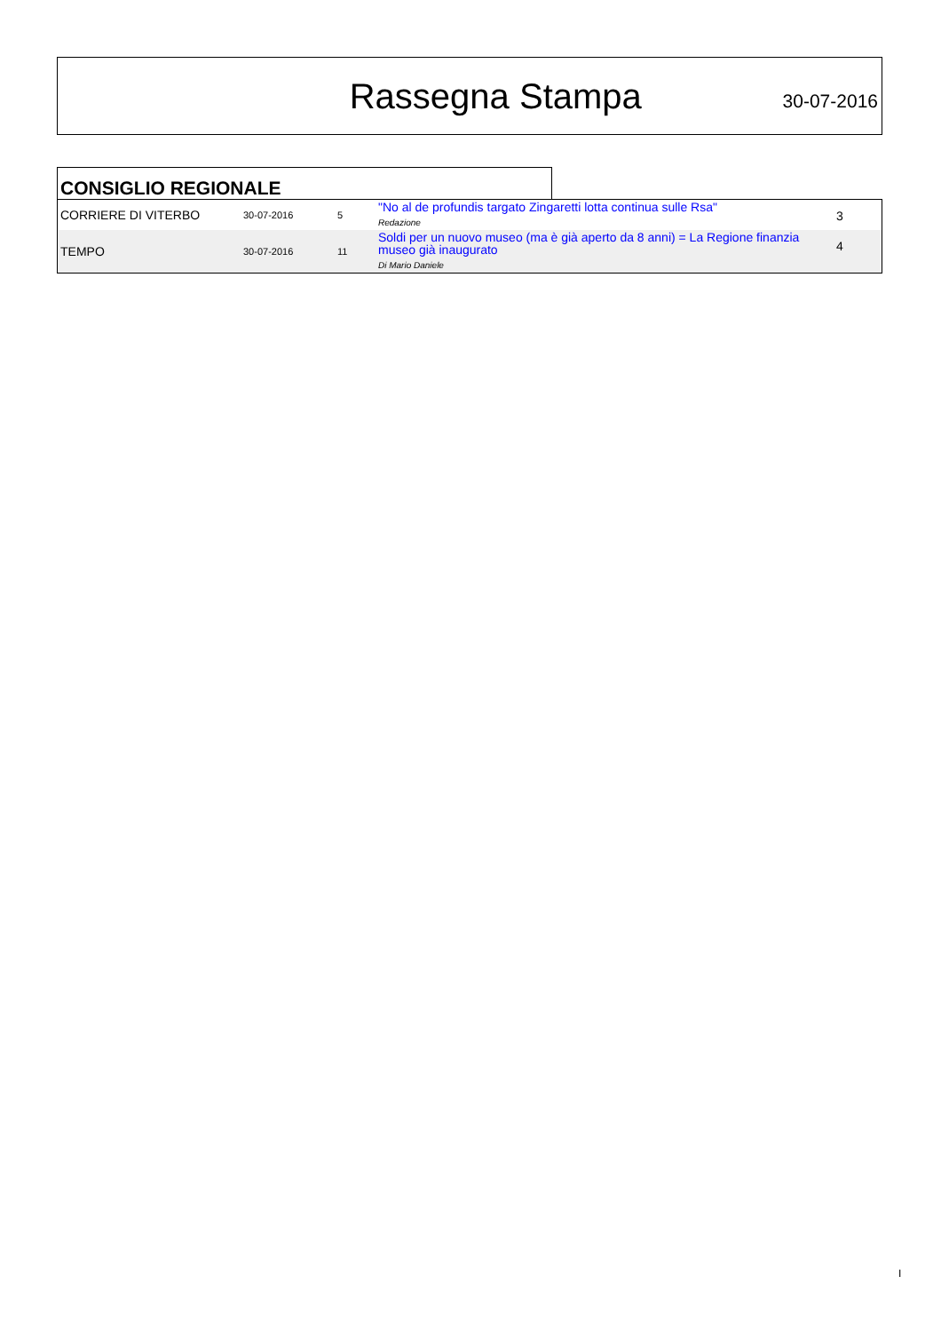Rassegna Stampa
30-07-2016
CONSIGLIO REGIONALE
| CORRIERE DI VITERBO | 30-07-2016 | 5 | "No al de profundis targato Zingaretti lotta continua sulle Rsa" Redazione | 3 |
| TEMPO | 30-07-2016 | 11 | Soldi per un nuovo museo (ma è già aperto da 8 anni) = La Regione finanzia museo già inaugurato Di Mario Daniele | 4 |
I